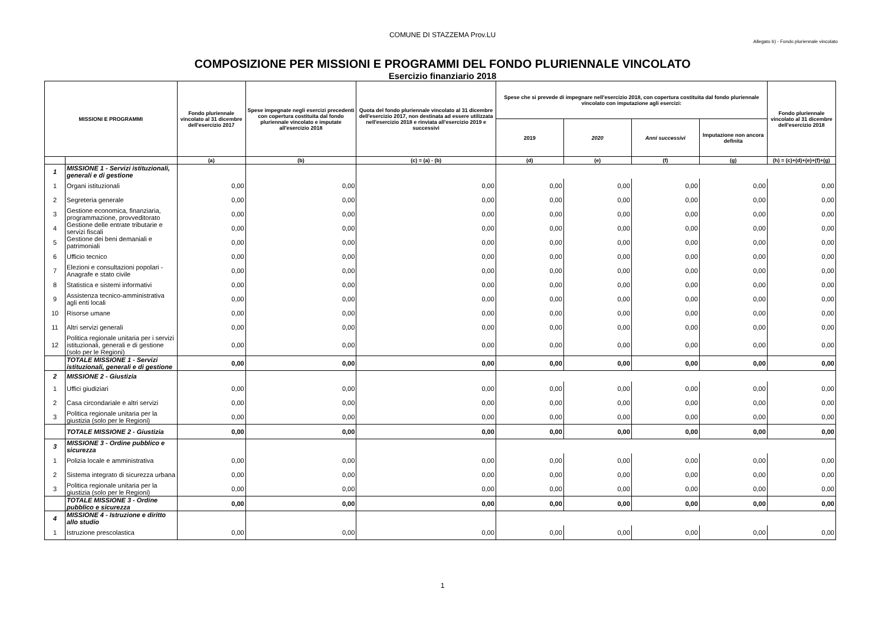COMUNE DI STAZZEMA Prov.LU
Allegato b) - Fondo pluriennale vincolato
COMPOSIZIONE PER MISSIONI E PROGRAMMI DEL FONDO PLURIENNALE VINCOLATO
Esercizio finanziario 2018
| MISSIONI E PROGRAMMI | | Fondo pluriennale vincolato al 31 dicembre dell'esercizio 2017 | Spese impegnate negli esercizi precedenti con copertura costituita dal fondo pluriennale vincolato e imputate all'esercizio 2018 | Quota del fondo pluriennale vincolato al 31 dicembre dell'esercizio 2017, non destinata ad essere utilizzata nell'esercizio 2018 e rinviata all'esercizio 2019 e successivi | Spese che si prevede di impegnare nell'esercizio 2018, con copertura costituita dal fondo pluriennale vincolato con imputazione agli esercizi: | | | | Fondo pluriennale vincolato al 31 dicembre dell'esercizio 2018 |
| --- | --- | --- | --- | --- | --- | --- | --- | --- | --- |
| | | | | | 2019 | 2020 | Anni successivi | Imputazione non ancora definita | |
| | | (a) | (b) | (c) = (a) - (b) | (d) | (e) | (f) | (g) | (h) = (c)+(d)+(e)+(f)+(g) |
| 1 | MISSIONE 1 - Servizi istituzionali, generali e di gestione | | | | | | | | |
| 1 | Organi istituzionali | 0,00 | 0,00 | 0,00 | 0,00 | 0,00 | 0,00 | 0,00 | 0,00 |
| 2 | Segreteria generale | 0,00 | 0,00 | 0,00 | 0,00 | 0,00 | 0,00 | 0,00 | 0,00 |
| 3 | Gestione economica, finanziaria, programmazione, provveditorato | 0,00 | 0,00 | 0,00 | 0,00 | 0,00 | 0,00 | 0,00 | 0,00 |
| 4 | Gestione delle entrate tributarie e servizi fiscali | 0,00 | 0,00 | 0,00 | 0,00 | 0,00 | 0,00 | 0,00 | 0,00 |
| 5 | Gestione dei beni demaniali e patrimoniali | 0,00 | 0,00 | 0,00 | 0,00 | 0,00 | 0,00 | 0,00 | 0,00 |
| 6 | Ufficio tecnico | 0,00 | 0,00 | 0,00 | 0,00 | 0,00 | 0,00 | 0,00 | 0,00 |
| 7 | Elezioni e consultazioni popolari - Anagrafe e stato civile | 0,00 | 0,00 | 0,00 | 0,00 | 0,00 | 0,00 | 0,00 | 0,00 |
| 8 | Statistica e sistemi informativi | 0,00 | 0,00 | 0,00 | 0,00 | 0,00 | 0,00 | 0,00 | 0,00 |
| 9 | Assistenza tecnico-amministrativa agli enti locali | 0,00 | 0,00 | 0,00 | 0,00 | 0,00 | 0,00 | 0,00 | 0,00 |
| 10 | Risorse umane | 0,00 | 0,00 | 0,00 | 0,00 | 0,00 | 0,00 | 0,00 | 0,00 |
| 11 | Altri servizi generali | 0,00 | 0,00 | 0,00 | 0,00 | 0,00 | 0,00 | 0,00 | 0,00 |
| 12 | Politica regionale unitaria per i servizi istituzionali, generali e di gestione (solo per le Regioni) | 0,00 | 0,00 | 0,00 | 0,00 | 0,00 | 0,00 | 0,00 | 0,00 |
| | TOTALE MISSIONE 1 - Servizi istituzionali, generali e di gestione | 0,00 | 0,00 | 0,00 | 0,00 | 0,00 | 0,00 | 0,00 | 0,00 |
| 2 | MISSIONE 2 - Giustizia | | | | | | | | |
| 1 | Uffici giudiziari | 0,00 | 0,00 | 0,00 | 0,00 | 0,00 | 0,00 | 0,00 | 0,00 |
| 2 | Casa circondariale e altri servizi | 0,00 | 0,00 | 0,00 | 0,00 | 0,00 | 0,00 | 0,00 | 0,00 |
| 3 | Politica regionale unitaria per la giustizia (solo per le Regioni) | 0,00 | 0,00 | 0,00 | 0,00 | 0,00 | 0,00 | 0,00 | 0,00 |
| | TOTALE MISSIONE 2 - Giustizia | 0,00 | 0,00 | 0,00 | 0,00 | 0,00 | 0,00 | 0,00 | 0,00 |
| 3 | MISSIONE 3 - Ordine pubblico e sicurezza | | | | | | | | |
| 1 | Polizia locale e amministrativa | 0,00 | 0,00 | 0,00 | 0,00 | 0,00 | 0,00 | 0,00 | 0,00 |
| 2 | Sistema integrato di sicurezza urbana | 0,00 | 0,00 | 0,00 | 0,00 | 0,00 | 0,00 | 0,00 | 0,00 |
| 3 | Politica regionale unitaria per la giustizia (solo per le Regioni) | 0,00 | 0,00 | 0,00 | 0,00 | 0,00 | 0,00 | 0,00 | 0,00 |
| | TOTALE MISSIONE 3 - Ordine pubblico e sicurezza | 0,00 | 0,00 | 0,00 | 0,00 | 0,00 | 0,00 | 0,00 | 0,00 |
| 4 | MISSIONE 4 - Istruzione e diritto allo studio | | | | | | | | |
| 1 | Istruzione prescolastica | 0,00 | 0,00 | 0,00 | 0,00 | 0,00 | 0,00 | 0,00 | 0,00 |
1